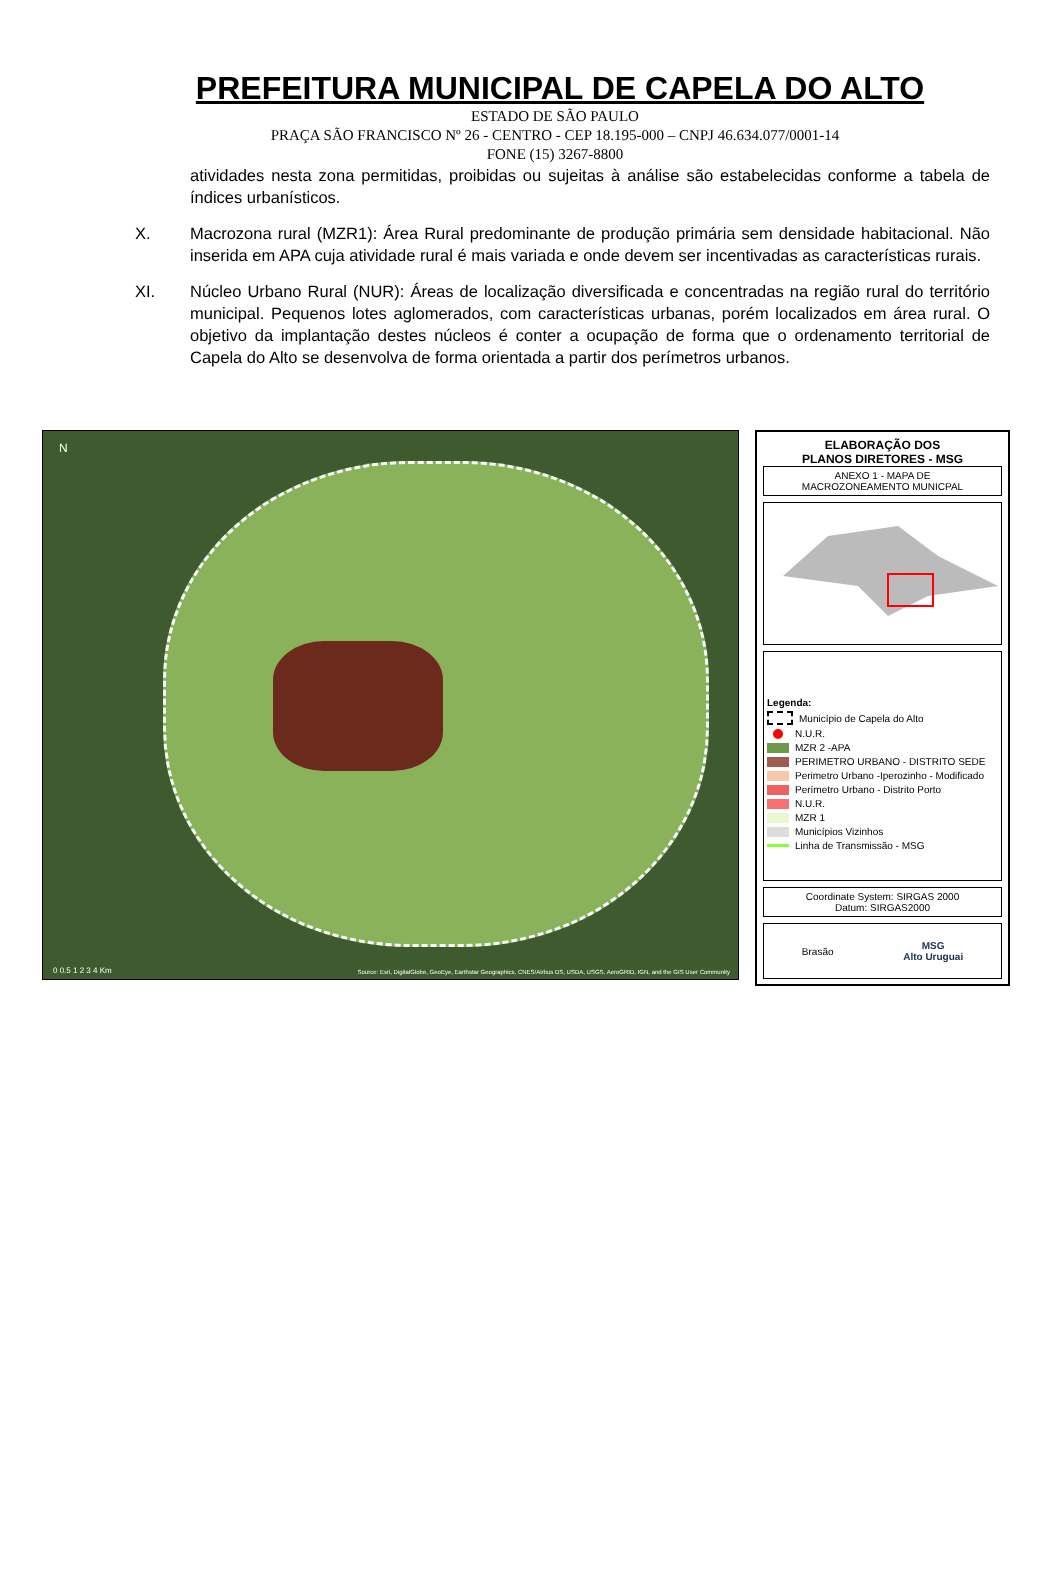PREFEITURA MUNICIPAL DE CAPELA DO ALTO
ESTADO DE SÃO PAULO
PRAÇA SÃO FRANCISCO Nº 26 - CENTRO - CEP 18.195-000 – CNPJ 46.634.077/0001-14
FONE (15) 3267-8800
atividades nesta zona permitidas, proibidas ou sujeitas à análise são estabelecidas conforme a tabela de índices urbanísticos.
X. Macrozona rural (MZR1): Área Rural predominante de produção primária sem densidade habitacional. Não inserida em APA cuja atividade rural é mais variada e onde devem ser incentivadas as características rurais.
XI. Núcleo Urbano Rural (NUR): Áreas de localização diversificada e concentradas na região rural do território municipal. Pequenos lotes aglomerados, com características urbanas, porém localizados em área rural. O objetivo da implantação destes núcleos é conter a ocupação de forma que o ordenamento territorial de Capela do Alto se desenvolva de forma orientada a partir dos perímetros urbanos.
N
0 0.5 1 2 3 4 Km
Source: Esri, DigitalGlobe, GeoEye, Earthstar Geographics, CNES/Airbus DS, USDA, USGS, AeroGRID, IGN, and the GIS User Community
ELABORAÇÃO DOS
PLANOS DIRETORES - MSG
ANEXO 1 - MAPA DE
MACROZONEAMENTO MUNICPAL
Legenda:
Município de Capela do Alto
N.U.R.
MZR 2 -APA
PERIMETRO URBANO - DISTRITO SEDE
Perimetro Urbano -Iperozinho - Modificado
Perímetro Urbano - Distrito Porto
N.U.R.
MZR 1
Municípios Vizinhos
Linha de Transmissão - MSG
Coordinate System: SIRGAS 2000
Datum: SIRGAS2000
Brasão MSG
Alto Uruguai